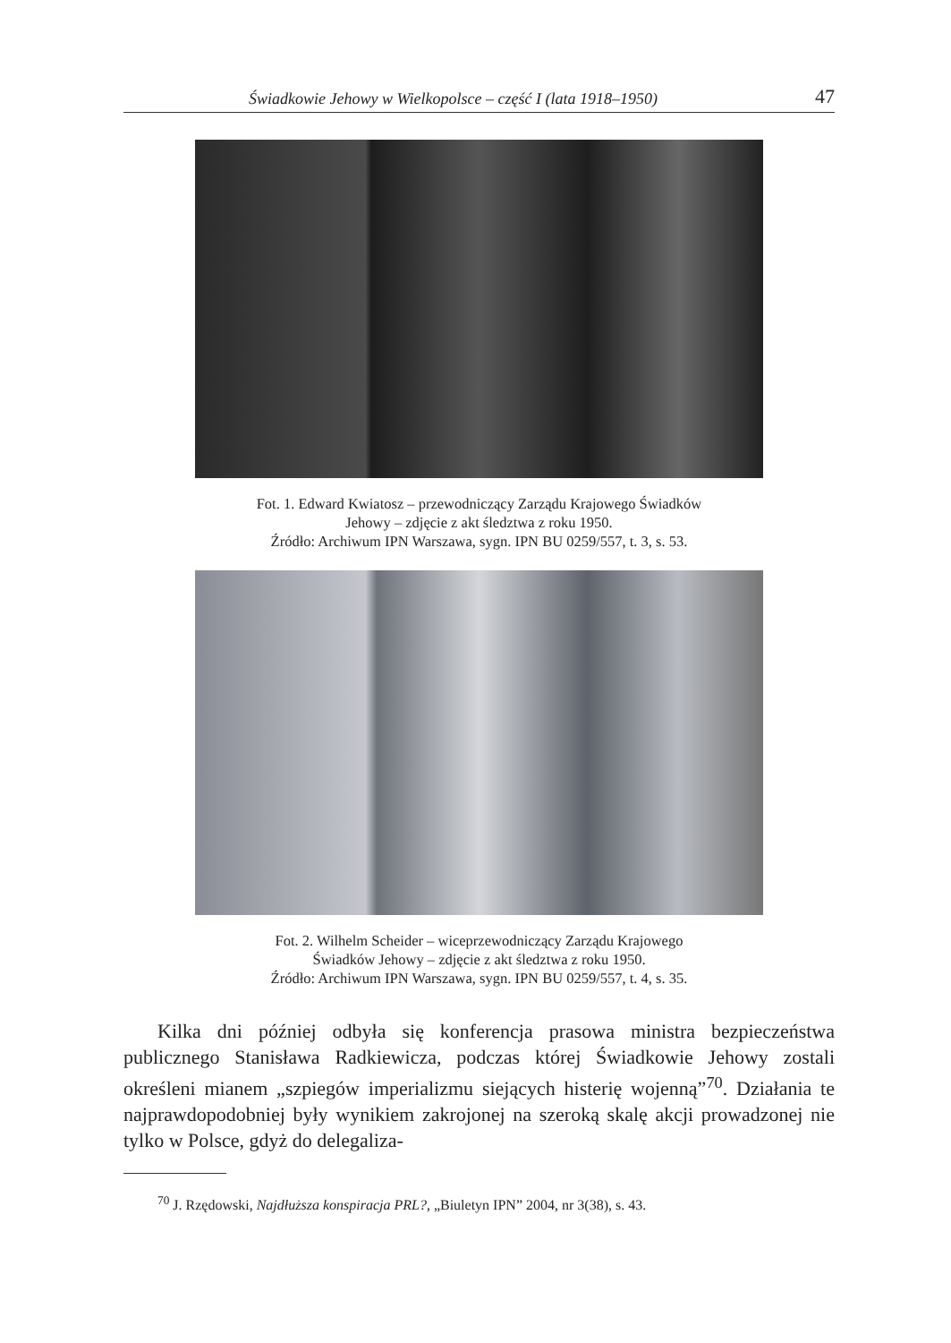Świadkowie Jehowy w Wielkopolsce – część I (lata 1918–1950) 47
Fot. 1. Edward Kwiatosz – przewodniczący Zarządu Krajowego Świadków
Jehowy – zdjęcie z akt śledztwa z roku 1950.
Źródło: Archiwum IPN Warszawa, sygn. IPN BU 0259/557, t. 3, s. 53.
Fot. 2. Wilhelm Scheider – wiceprzewodniczący Zarządu Krajowego
Świadków Jehowy – zdjęcie z akt śledztwa z roku 1950.
Źródło: Archiwum IPN Warszawa, sygn. IPN BU 0259/557, t. 4, s. 35.
Kilka dni później odbyła się konferencja prasowa ministra bezpieczeństwa publicznego Stanisława Radkiewicza, podczas której Świadkowie Jehowy zostali określeni mianem „szpiegów imperializmu siejących histerię wojenną”<sup>70</sup>. Działania te najprawdopodobniej były wynikiem zakrojonej na szeroką skalę akcji prowadzonej nie tylko w Polsce, gdyż do delegaliza-
<sup>70</sup> J. Rzędowski, Najdłuższa konspiracja PRL?, „Biuletyn IPN” 2004, nr 3(38), s. 43.